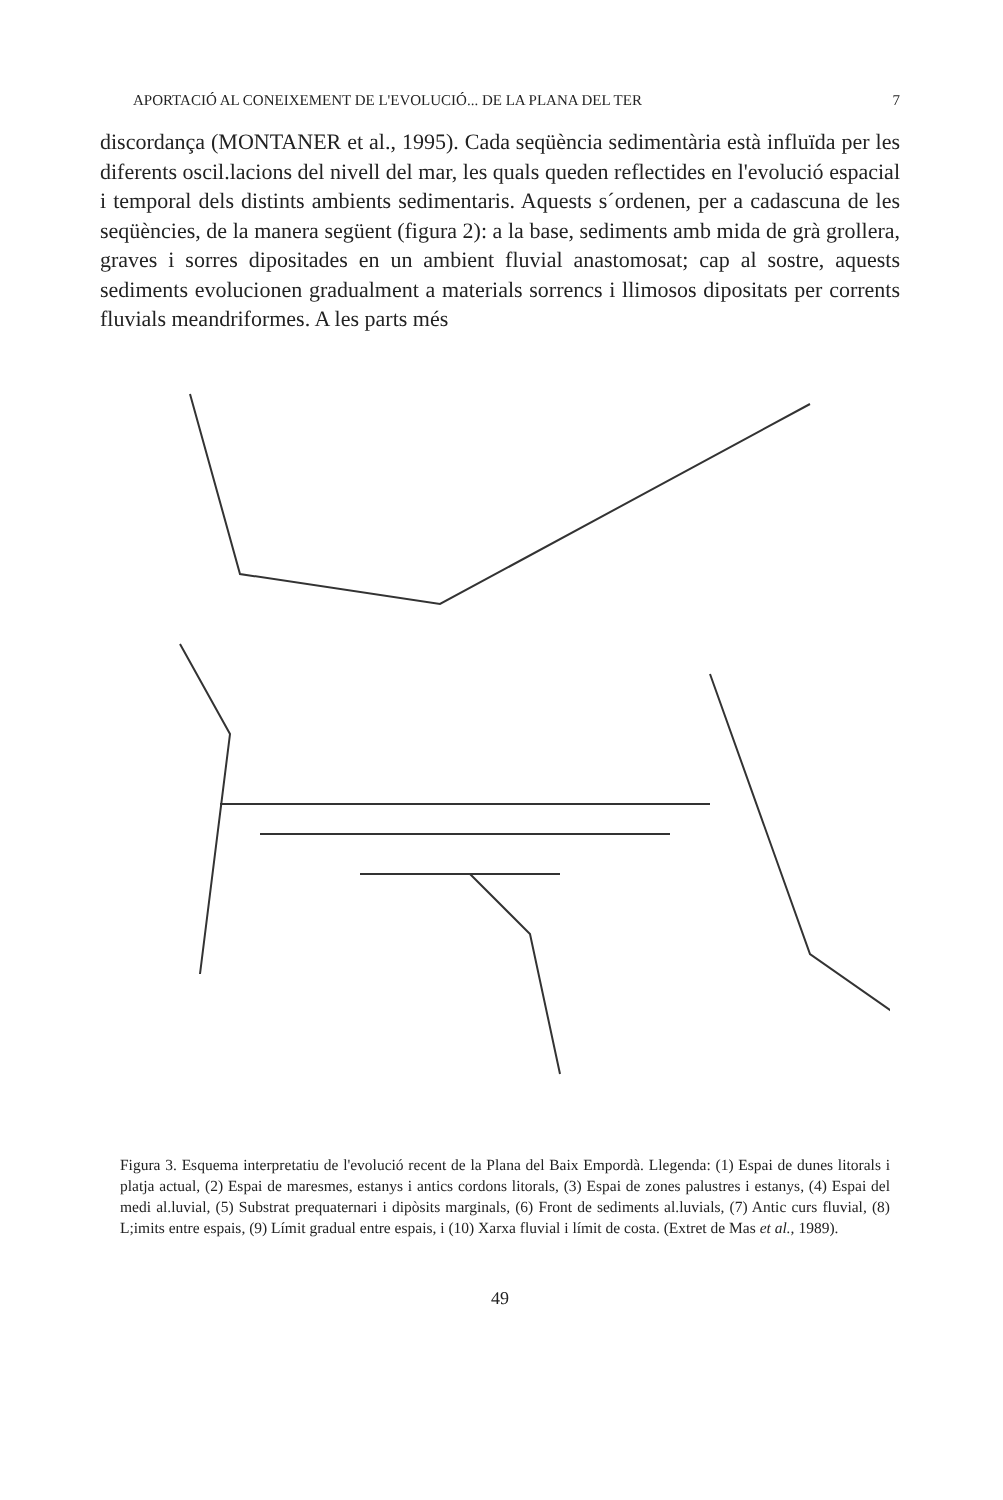APORTACIÓ AL CONEIXEMENT DE L'EVOLUCIÓ... DE LA PLANA DEL TER 7
discordança (MONTANER et al., 1995). Cada seqüència sedimentària està influïda per les diferents oscil.lacions del nivell del mar, les quals queden reflectides en l'evolució espacial i temporal dels distints ambients sedimentaris. Aquests s´ordenen, per a cadascuna de les seqüències, de la manera següent (figura 2): a la base, sediments amb mida de grà grollera, graves i sorres dipositades en un ambient fluvial anastomosat; cap al sostre, aquests sediments evolucionen gradualment a materials sorrencs i llimosos dipositats per corrents fluvials meandriformes. A les parts més
Figura 3. Esquema interpretatiu de l'evolució recent de la Plana del Baix Empordà. Llegenda: (1) Espai de dunes litorals i platja actual, (2) Espai de maresmes, estanys i antics cordons litorals, (3) Espai de zones palustres i estanys, (4) Espai del medi al.luvial, (5) Substrat prequaternari i dipòsits marginals, (6) Front de sediments al.luvials, (7) Antic curs fluvial, (8) L;imits entre espais, (9) Límit gradual entre espais, i (10) Xarxa fluvial i límit de costa. (Extret de Mas et al., 1989).
49